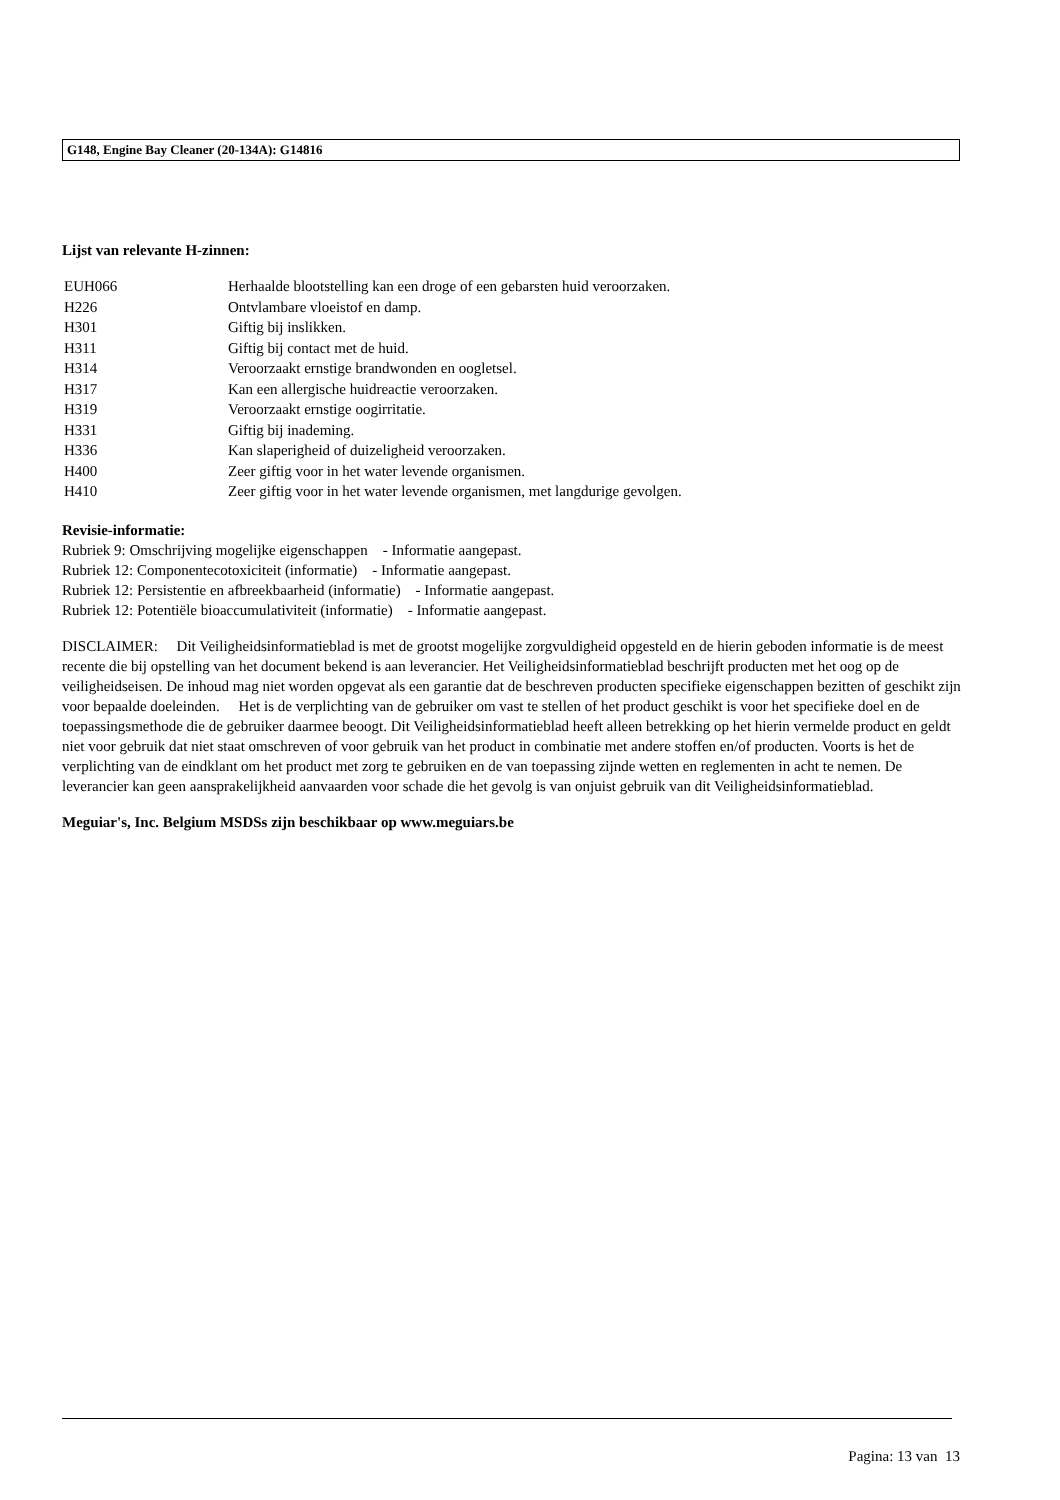G148, Engine Bay Cleaner (20-134A): G14816
Lijst van relevante H-zinnen:
| EUH066 | Herhaalde blootstelling kan een droge of een gebarsten huid veroorzaken. |
| H226 | Ontvlambare vloeistof en damp. |
| H301 | Giftig bij inslikken. |
| H311 | Giftig bij contact met de huid. |
| H314 | Veroorzaakt ernstige brandwonden en oogletsel. |
| H317 | Kan een allergische huidreactie veroorzaken. |
| H319 | Veroorzaakt ernstige oogirritatie. |
| H331 | Giftig bij inademing. |
| H336 | Kan slaperigheid of duizeligheid veroorzaken. |
| H400 | Zeer giftig voor in het water levende organismen. |
| H410 | Zeer giftig voor in het water levende organismen, met langdurige gevolgen. |
Revisie-informatie:
Rubriek 9: Omschrijving mogelijke eigenschappen - Informatie aangepast.
Rubriek 12: Componentecotoxiciteit (informatie) - Informatie aangepast.
Rubriek 12: Persistentie en afbreekbaarheid (informatie) - Informatie aangepast.
Rubriek 12: Potentiële bioaccumulativiteit (informatie) - Informatie aangepast.
DISCLAIMER: Dit Veiligheidsinformatieblad is met de grootst mogelijke zorgvuldigheid opgesteld en de hierin geboden informatie is de meest recente die bij opstelling van het document bekend is aan leverancier. Het Veiligheidsinformatieblad beschrijft producten met het oog op de veiligheidseisen. De inhoud mag niet worden opgevat als een garantie dat de beschreven producten specifieke eigenschappen bezitten of geschikt zijn voor bepaalde doeleinden. Het is de verplichting van de gebruiker om vast te stellen of het product geschikt is voor het specifieke doel en de toepassingsmethode die de gebruiker daarmee beoogt. Dit Veiligheidsinformatieblad heeft alleen betrekking op het hierin vermelde product en geldt niet voor gebruik dat niet staat omschreven of voor gebruik van het product in combinatie met andere stoffen en/of producten. Voorts is het de verplichting van de eindklant om het product met zorg te gebruiken en de van toepassing zijnde wetten en reglementen in acht te nemen. De leverancier kan geen aansprakelijkheid aanvaarden voor schade die het gevolg is van onjuist gebruik van dit Veiligheidsinformatieblad.
Meguiar's, Inc. Belgium MSDSs zijn beschikbaar op www.meguiars.be
Pagina: 13 van 13